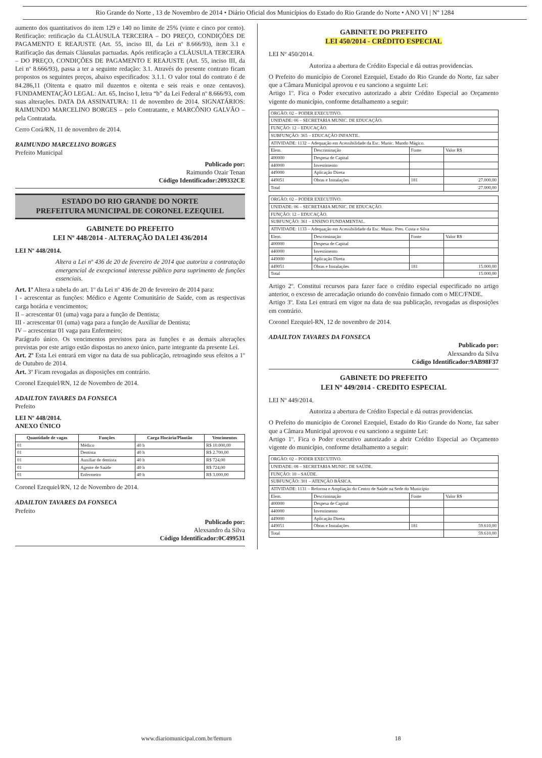Rio Grande do Norte , 13 de Novembro de 2014 • Diário Oficial dos Municípios do Estado do Rio Grande do Norte • ANO VI | Nº 1284
aumento dos quantitativos do item 129 e 140 no limite de 25% (vinte e cinco por cento). Retificação: retificação da CLÁUSULA TERCEIRA – DO PREÇO, CONDIÇÕES DE PAGAMENTO E REAJUSTE (Art. 55, inciso III, da Lei nº 8.666/93), item 3.1 e Ratificação das demais Cláusulas pactuadas. Após retificação a CLÁUSULA TERCEIRA – DO PREÇO, CONDIÇÕES DE PAGAMENTO E REAJUSTE (Art. 55, inciso III, da Lei nº 8.666/93), passa a ter a seguinte redação: 3.1. Através do presente contrato ficam propostos os seguintes preços, abaixo especificados: 3.1.1. O valor total do contrato é de 84.286,11 (Oitenta e quatro mil duzentos e oitenta e seis reais e onze centavos). FUNDAMENTAÇÃO LEGAL: Art. 65, Inciso I, letra “b” da Lei Federal nº 8.666/93, com suas alterações. DATA DA ASSINATURA: 11 de novembro de 2014. SIGNATÁRIOS: RAIMUNDO MARCELINO BORGES – pelo Contratante, e MARCÔNIO GALVÃO – pela Contratada.
Cerro Corá/RN, 11 de novembro de 2014.
RAIMUNDO MARCELINO BORGES
Prefeito Municipal
Publicado por:
Raimundo Ozair Tenan
Código Identificador:209332CE
ESTADO DO RIO GRANDE DO NORTE
PREFEITURA MUNICIPAL DE CORONEL EZEQUIEL
GABINETE DO PREFEITO
LEI Nº 448/2014 - ALTERAÇÃO DA LEI 436/2014
LEI Nº 448/2014.
Altera a Lei nº 436 de 20 de fevereiro de 2014 que autoriza a contratação emergencial de excepcional interesse público para suprimento de funções essenciais.
Art. 1º Altera a tabela do art. 1º da Lei nº 436 de 20 de fevereiro de 2014 para:
I - acrescentar as funções: Médico e Agente Comunitário de Saúde, com as respectivas carga horária e vencimentos;
II – acrescentar 01 (uma) vaga para a função de Dentista;
III - acrescentar 01 (uma) vaga para a função de Auxiliar de Dentista;
IV – acrescentar 01 vaga para Enfermeiro;
Parágrafo único. Os vencimentos previstos para as funções e as demais alterações previstas por este artigo estão dispostas no anexo único, parte integrante da presente Lei.
Art. 2º Esta Lei entrará em vigor na data de sua publicação, retroagindo seus efeitos a 1º de Outubro de 2014.
Art. 3º Ficam revogadas as disposições em contrário.
Coronel Ezequiel/RN, 12 de Novembro de 2014.
ADAILTON TAVARES DA FONSECA
Prefeito
LEI Nº 448/2014.
ANEXO ÚNICO
| Quantidade de vagas | Funções | Carga Horária/Plantão | Vencimentos |
| --- | --- | --- | --- |
| 01 | Médico | 40 h | R$ 10.000,00 |
| 01 | Dentista | 40 h | R$ 2.700,00 |
| 01 | Auxiliar de dentista | 40 h | R$ 724,00 |
| 01 | Agente de Saúde | 40 h | R$ 724,00 |
| 01 | Enfermeiro | 40 h | R$ 3.000,00 |
Coronel Ezequiel/RN, 12 de Novembro de 2014.
ADAILTON TAVARES DA FONSECA
Prefeito
Publicado por:
Alexsandro da Silva
Código Identificador:0C499531
GABINETE DO PREFEITO
LEI 450/2014 - CRÉDITO ESPECIAL
LEI Nº 450/2014.
Autoriza a abertura de Crédito Especial e dá outras providencias.
O Prefeito do município de Coronel Ezequiel, Estado do Rio Grande do Norte, faz saber que a Câmara Municipal aprovou e eu sanciono a seguinte Lei:
Artigo 1º. Fica o Poder executivo autorizado a abrir Crédito Especial ao Orçamento vigente do município, conforme detalhamento a seguir:
| ORGÃO: 02 – PODER EXECUTIVO. | | | |
| UNIDADE: 06 – SECRETARIA MUNIC. DE EDUCAÇÃO. | | | |
| FUNÇÃO: 12 – EDUCAÇÃO. | | | |
| SUBFUNÇÃO: 365 – EDUCAÇÃO INFANTIL. | | | |
| ATIVIDADE: 1132 – Adequação em Acessibilidade da Esc. Munic. Mundo Mágico. | | | |
| Elem. | Descriminação | Fonte | Valor R$ |
| 400000 | Despesa de Capital | | |
| 440000 | Investimento | | |
| 449000 | Aplicação Direta | | |
| 449051 | Obras e Instalações | 181 | 27.000,00 |
| Total | | | 27.000,00 |
| ORGÃO: 02 – PODER EXECUTIVO. | | | |
| UNIDADE: 06 – SECRETARIA MUNIC. DE EDUCAÇÃO. | | | |
| FUNÇÃO: 12 – EDUCAÇÃO. | | | |
| SUBFUNÇÃO: 361 – ENSINO FUNDAMENTAL. | | | |
| ATIVIDADE: 1133 – Adequação em Acessibilidade da Esc. Munic. Pres. Costa e Silva | | | |
| Elem. | Descriminação | Fonte | Valor R$ |
| 400000 | Despesa de Capital | | |
| 440000 | Investimento | | |
| 449000 | Aplicação Direta | | |
| 449051 | Obras e Instalações | 181 | 15.000,00 |
| Total | | | 15.000,00 |
Artigo 2º. Constitui recursos para fazer face o crédito especial especificado no artigo anterior, o excesso de arrecadação oriundo do convênio firmado com o MEC/FNDE.
Artigo 3º. Esta Lei entrará em vigor na data de sua publicação, revogadas as disposições em contrário.
Coronel Ezequiel-RN, 12 de novembro de 2014.
ADAILTON TAVARES DA FONSECA
Publicado por:
Alexsandro da Silva
Código Identificador:9AB98F37
GABINETE DO PREFEITO
LEI Nº 449/2014 - CREDITO ESPECIAL
LEI Nº 449/2014.
Autoriza a abertura de Crédito Especial e dá outras providencias.
O Prefeito do município de Coronel Ezequiel, Estado do Rio Grande do Norte, faz saber que a Câmara Municipal aprovou e eu sanciono a seguinte Lei:
Artigo 1º. Fica o Poder executivo autorizado a abrir Crédito Especial ao Orçamento vigente do município, conforme detalhamento a seguir:
| ORGÃO: 02 – PODER EXECUTIVO. | | | |
| UNIDADE: 08 – SECRETARIA MUNIC. DE SAÚDE. | | | |
| FUNÇÃO: 10 – SAÚDE. | | | |
| SUBFUNÇÃO: 301 – ATENÇÃO BÁSICA. | | | |
| ATIVIDADE: 1131 – Reforma e Ampliação do Centro de Saúde na Sede do Município | | | |
| Elem. | Descriminação | Fonte | Valor R$ |
| 400000 | Despesa de Capital | | |
| 440000 | Investimento | | |
| 449000 | Aplicação Direta | | |
| 449051 | Obras e Instalações | 181 | 59.610,00 |
| Total | | | 59.610,00 |
www.diariomunicipal.com.br/femurn 18